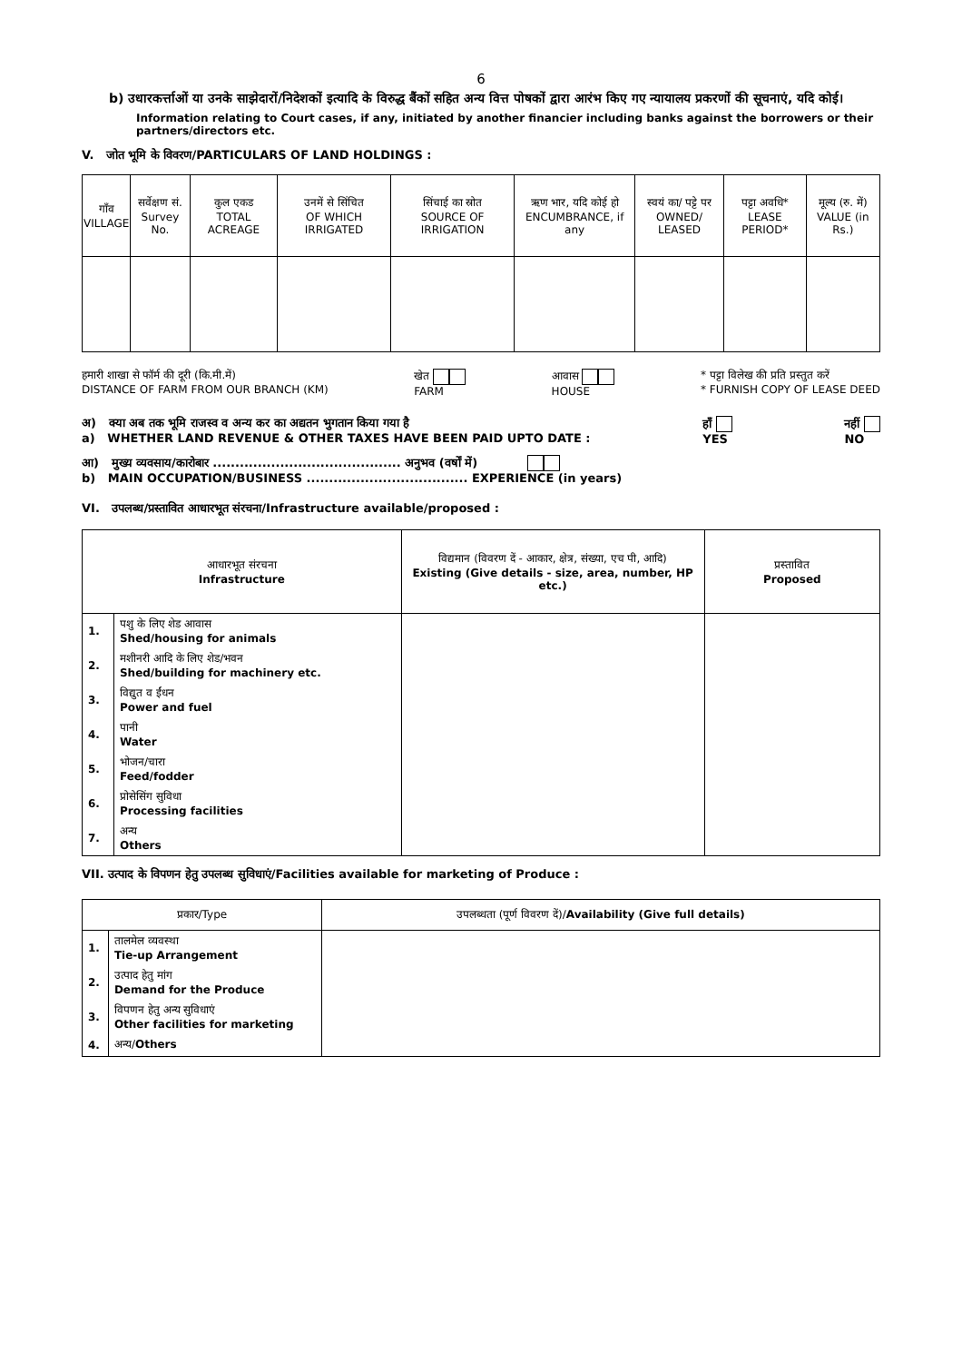6
b) उधारकर्त्ताओं या उनके साझेदारों/निदेशकों इत्यादि के विरुद्ध बैंकों सहित अन्य वित्त पोषकों द्वारा आरंभ किए गए न्यायालय प्रकरणों की सूचनाएं, यदि कोई।
Information relating to Court cases, if any, initiated by another financier including banks against the borrowers or their partners/directors etc.
V. जोत भूमि के विवरण/PARTICULARS OF LAND HOLDINGS :
| गाँव VILLAGE | सर्वेक्षण सं. Survey No. | कुल एकड TOTAL ACREAGE | उनमें से सिंचित OF WHICH IRRIGATED | सिंचाई का स्रोत SOURCE OF IRRIGATION | ऋण भार, यदि कोई हो ENCUMBRANCE, if any | स्वयं का/ पट्टे पर OWNED/ LEASED | पट्टा अवधि* LEASE PERIOD* | मूल्य (रु. में) VALUE (in Rs.) |
| --- | --- | --- | --- | --- | --- | --- | --- | --- |
हमारी शाखा से फॉर्म की दूरी (कि.मी.में)
DISTANCE OF FARM FROM OUR BRANCH (KM)
खेत
FARM
आवास
HOUSE
* पट्टा विलेख की प्रति प्रस्तुत करें
* FURNISH COPY OF LEASE DEED
अ) क्या अब तक भूमि राजस्व व अन्य कर का अद्यतन भुगतान किया गया है
a) WHETHER LAND REVENUE & OTHER TAXES HAVE BEEN PAID UPTO DATE :
हाँ
YES
नहीं
NO
आ) मुख्य व्यवसाय/कारोबार .......................................... अनुभव (वर्षों में)
b) MAIN OCCUPATION/BUSINESS .................................... EXPERIENCE (in years)
VI. उपलब्ध/प्रस्तावित आधारभूत संरचना/Infrastructure available/proposed :
| आधारभूत संरचना Infrastructure | | विद्यमान (विवरण दें - आकार, क्षेत्र, संख्या, एच पी, आदि) Existing (Give details - size, area, number, HP etc.) | प्रस्तावित Proposed |
| --- | --- | --- | --- |
| 1. | पशु के लिए शेड आवास Shed/housing for animals | | |
| 2. | मशीनरी आदि के लिए शेड/भवन Shed/building for machinery etc. | | |
| 3. | विद्युत व ईंधन Power and fuel | | |
| 4. | पानी Water | | |
| 5. | भोजन/चारा Feed/fodder | | |
| 6. | प्रोसेसिंग सुविधा Processing facilities | | |
| 7. | अन्य Others | | |
VII. उत्पाद के विपणन हेतु उपलब्ध सुविधाएं/Facilities available for marketing of Produce :
| प्रकार/Type | | उपलब्धता (पूर्ण विवरण दें)/ Availability (Give full details) |
| --- | --- | --- |
| 1. | तालमेल व्यवस्था Tie-up Arrangement | |
| 2. | उत्पाद हेतु मांग Demand for the Produce | |
| 3. | विपणन हेतु अन्य सुविधाएं Other facilities for marketing | |
| 4. | अन्य/ Others | |